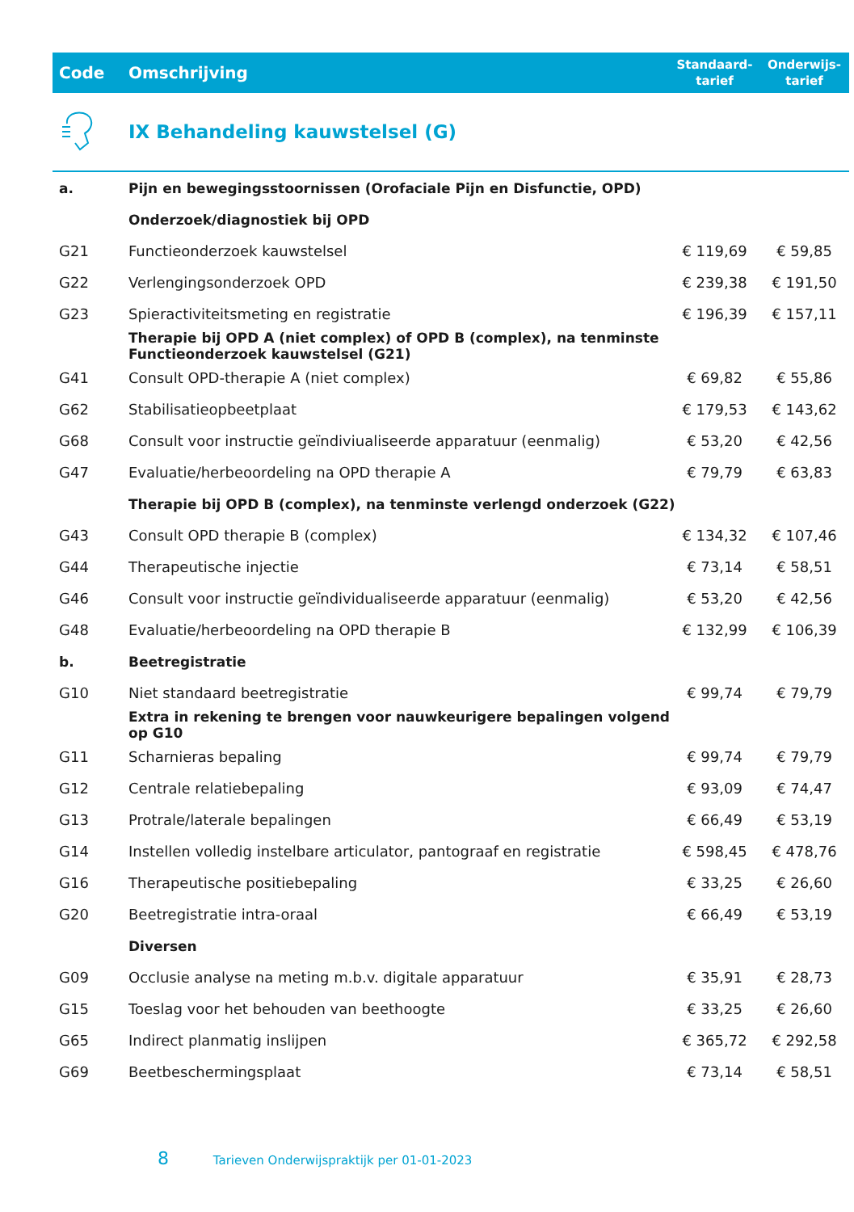| Code | Omschrijving | Standaard- tarief | Onderwijs- tarief |
| --- | --- | --- | --- |
| | IX Behandeling kauwstelsel (G) | | |
| a. | Pijn en bewegingsstoornissen (Orofaciale Pijn en Disfunctie, OPD) | | |
| | Onderzoek/diagnostiek bij OPD | | |
| G21 | Functieonderzoek kauwstelsel | € 119,69 | € 59,85 |
| G22 | Verlengingsonderzoek OPD | € 239,38 | € 191,50 |
| G23 | Spieractiviteitsmeting en registratie | € 196,39 | € 157,11 |
| | Therapie bij OPD A (niet complex) of OPD B (complex), na tenminste Functieonderzoek kauwstelsel (G21) | | |
| G41 | Consult OPD-therapie A (niet complex) | € 69,82 | € 55,86 |
| G62 | Stabilisatieopbeetplaat | € 179,53 | € 143,62 |
| G68 | Consult voor instructie geïndiviualiseerde apparatuur (eenmalig) | € 53,20 | € 42,56 |
| G47 | Evaluatie/herbeoordeling na OPD therapie A | € 79,79 | € 63,83 |
| | Therapie bij OPD B (complex), na tenminste verlengd onderzoek (G22) | | |
| G43 | Consult OPD therapie B (complex) | € 134,32 | € 107,46 |
| G44 | Therapeutische injectie | € 73,14 | € 58,51 |
| G46 | Consult voor instructie geïndividualiseerde apparatuur (eenmalig) | € 53,20 | € 42,56 |
| G48 | Evaluatie/herbeoordeling na OPD therapie B | € 132,99 | € 106,39 |
| b. | Beetregistratie | | |
| G10 | Niet standaard beetregistratie | € 99,74 | € 79,79 |
| | Extra in rekening te brengen voor nauwkeurigere bepalingen volgend op G10 | | |
| G11 | Scharnieras bepaling | € 99,74 | € 79,79 |
| G12 | Centrale relatiebepaling | € 93,09 | € 74,47 |
| G13 | Protrale/laterale bepalingen | € 66,49 | € 53,19 |
| G14 | Instellen volledig instelbare articulator, pantograaf en registratie | € 598,45 | € 478,76 |
| G16 | Therapeutische positiebepaling | € 33,25 | € 26,60 |
| G20 | Beetregistratie intra-oraal | € 66,49 | € 53,19 |
| | Diversen | | |
| G09 | Occlusie analyse na meting m.b.v. digitale apparatuur | € 35,91 | € 28,73 |
| G15 | Toeslag voor het behouden van beethoogte | € 33,25 | € 26,60 |
| G65 | Indirect planmatig inslijpen | € 365,72 | € 292,58 |
| G69 | Beetbeschermingsplaat | € 73,14 | € 58,51 |
8 Tarieven Onderwijspraktijk per 01-01-2023